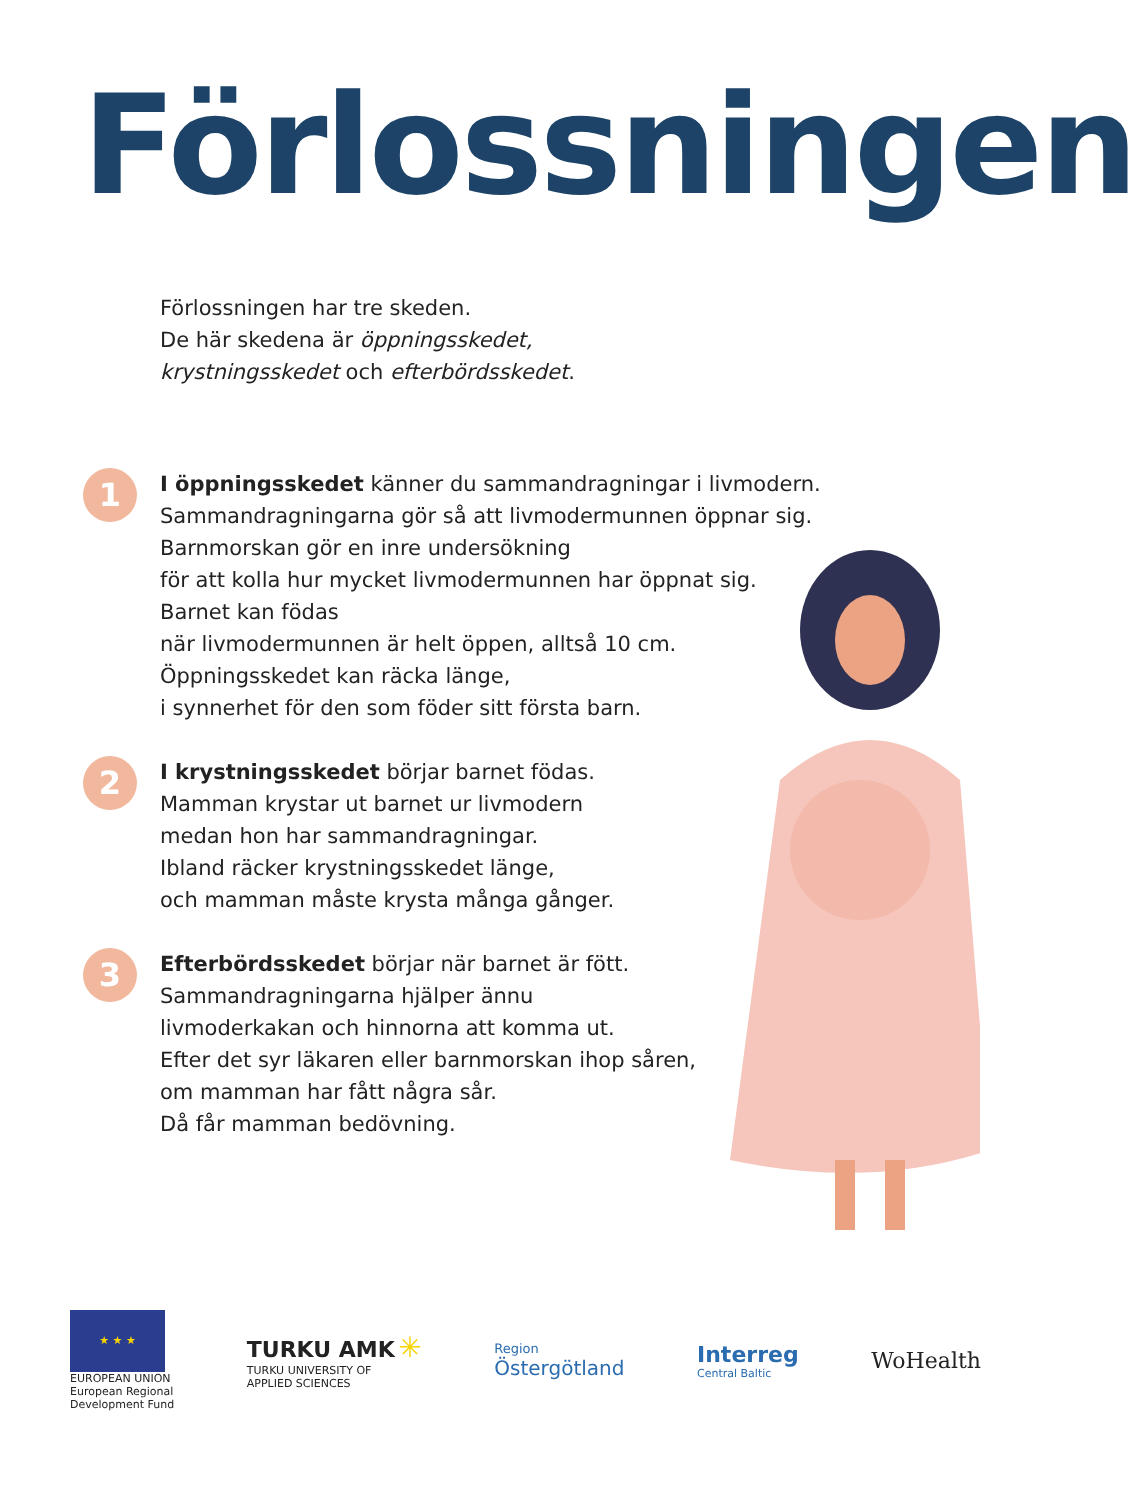Förlossningen
Förlossningen har tre skeden.
De här skedena är öppningsskedet,
krystningsskedet och efterbördsskedet.
1
I öppningsskedet känner du sammandragningar i livmodern.
Sammandragningarna gör så att livmodermunnen öppnar sig.
Barnmorskan gör en inre undersökning
för att kolla hur mycket livmodermunnen har öppnat sig.
Barnet kan födas
när livmodermunnen är helt öppen, alltså 10 cm.
Öppningsskedet kan räcka länge,
i synnerhet för den som föder sitt första barn.
2
I krystningsskedet börjar barnet födas.
Mamman krystar ut barnet ur livmodern
medan hon har sammandragningar.
Ibland räcker krystningsskedet länge,
och mamman måste krysta många gånger.
3
Efterbördsskedet börjar när barnet är fött.
Sammandragningarna hjälper ännu
livmoderkakan och hinnorna att komma ut.
Efter det syr läkaren eller barnmorskan ihop såren,
om mamman har fått några sår.
Då får mamman bedövning.
★ ★ ★
EUROPEAN UNION
European Regional
Development Fund
TURKU AMK ✳
TURKU UNIVERSITY OF
APPLIED SCIENCES
Region
Östergötland
Interreg
Central Baltic
WoHealth